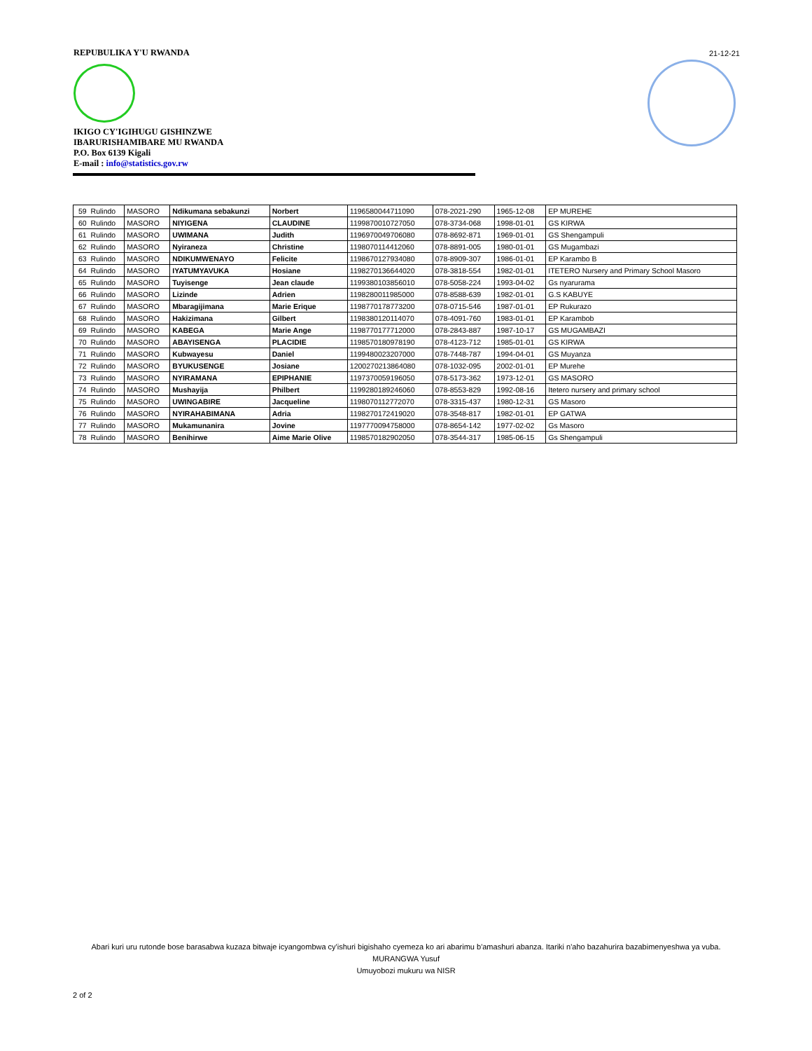REPUBULIKA Y'U RWANDA
IKIGO CY'IGIHUGU GISHINZWE
IBARURISHAMIBARE MU RWANDA
P.O. Box 6139 Kigali
E-mail : info@statistics.gov.rw
21-12-21
| 59 | Rulindo | MASORO | Ndikumana sebakunzi | Norbert | 1196580044711090 | 078-2021-290 | 1965-12-08 | EP MUREHE |
| 60 | Rulindo | MASORO | NIYIGENA | CLAUDINE | 1199870010727050 | 078-3734-068 | 1998-01-01 | GS KIRWA |
| 61 | Rulindo | MASORO | UWIMANA | Judith | 1196970049706080 | 078-8692-871 | 1969-01-01 | GS Shengampuli |
| 62 | Rulindo | MASORO | Nyiraneza | Christine | 1198070114412060 | 078-8891-005 | 1980-01-01 | GS Mugambazi |
| 63 | Rulindo | MASORO | NDIKUMWENAYO | Felicite | 1198670127934080 | 078-8909-307 | 1986-01-01 | EP Karambo B |
| 64 | Rulindo | MASORO | IYATUMYAVUKA | Hosiane | 1198270136644020 | 078-3818-554 | 1982-01-01 | ITETERO Nursery and Primary School Masoro |
| 65 | Rulindo | MASORO | Tuyisenge | Jean claude | 1199380103856010 | 078-5058-224 | 1993-04-02 | Gs nyarurama |
| 66 | Rulindo | MASORO | Lizinde | Adrien | 1198280011985000 | 078-8588-639 | 1982-01-01 | G.S KABUYE |
| 67 | Rulindo | MASORO | Mbaragijimana | Marie Erique | 1198770178773200 | 078-0715-546 | 1987-01-01 | EP Rukurazo |
| 68 | Rulindo | MASORO | Hakizimana | Gilbert | 1198380120114070 | 078-4091-760 | 1983-01-01 | EP Karambob |
| 69 | Rulindo | MASORO | KABEGA | Marie Ange | 1198770177712000 | 078-2843-887 | 1987-10-17 | GS MUGAMBAZI |
| 70 | Rulindo | MASORO | ABAYISENGA | PLACIDIE | 1198570180978190 | 078-4123-712 | 1985-01-01 | GS KIRWA |
| 71 | Rulindo | MASORO | Kubwayesu | Daniel | 1199480023207000 | 078-7448-787 | 1994-04-01 | GS Muyanza |
| 72 | Rulindo | MASORO | BYUKUSENGE | Josiane | 1200270213864080 | 078-1032-095 | 2002-01-01 | EP Murehe |
| 73 | Rulindo | MASORO | NYIRAMANA | EPIPHANIE | 1197370059196050 | 078-5173-362 | 1973-12-01 | GS MASORO |
| 74 | Rulindo | MASORO | Mushayija | Philbert | 1199280189246060 | 078-8553-829 | 1992-08-16 | Itetero nursery and primary school |
| 75 | Rulindo | MASORO | UWINGABIRE | Jacqueline | 1198070112772070 | 078-3315-437 | 1980-12-31 | GS Masoro |
| 76 | Rulindo | MASORO | NYIRAHABIMANA | Adria | 1198270172419020 | 078-3548-817 | 1982-01-01 | EP GATWA |
| 77 | Rulindo | MASORO | Mukamunanira | Jovine | 1197770094758000 | 078-8654-142 | 1977-02-02 | Gs Masoro |
| 78 | Rulindo | MASORO | Benihirwe | Aime Marie Olive | 1198570182902050 | 078-3544-317 | 1985-06-15 | Gs Shengampuli |
Abari kuri uru rutonde bose barasabwa kuzaza bitwaje icyangombwa cy'ishuri bigishaho cyemeza ko ari abarimu b'amashuri abanza. Itariki n'aho bazahurira bazabimenyeshwa ya vuba.
MURANGWA Yusuf
Umuyobozi mukuru wa NISR
2 of 2